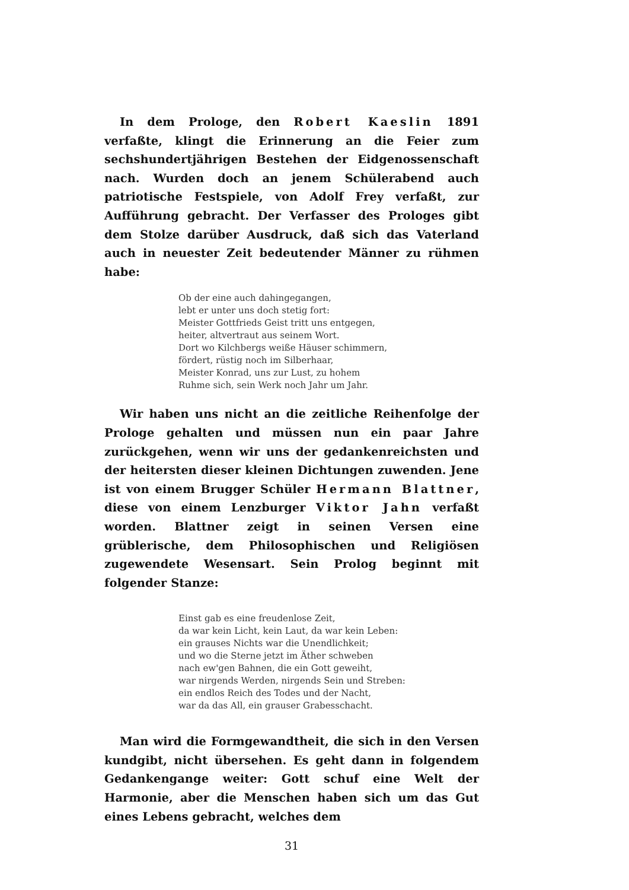In dem Prologe, den Robert Kaeslin 1891 verfaßte, klingt die Erinnerung an die Feier zum sechshundertjährigen Bestehen der Eidgenossenschaft nach. Wurden doch an jenem Schülerabend auch patriotische Festspiele, von Adolf Frey verfaßt, zur Aufführung gebracht. Der Verfasser des Prologes gibt dem Stolze darüber Ausdruck, daß sich das Vaterland auch in neuester Zeit bedeutender Männer zu rühmen habe:
Ob der eine auch dahingegangen,
lebt er unter uns doch stetig fort:
Meister Gottfrieds Geist tritt uns entgegen,
heiter, altvertraut aus seinem Wort.
Dort wo Kilchbergs weiße Häuser schimmern,
fördert, rüstig noch im Silberhaar,
Meister Konrad, uns zur Lust, zu hohem
Ruhme sich, sein Werk noch Jahr um Jahr.
Wir haben uns nicht an die zeitliche Reihenfolge der Prologe gehalten und müssen nun ein paar Jahre zurückgehen, wenn wir uns der gedankenreichsten und der heitersten dieser kleinen Dichtungen zuwenden. Jene ist von einem Brugger Schüler Hermann Blattner, diese von einem Lenzburger Viktor Jahn verfaßt worden. Blattner zeigt in seinen Versen eine grüblerische, dem Philosophischen und Religiösen zugewendete Wesensart. Sein Prolog beginnt mit folgender Stanze:
Einst gab es eine freudenlose Zeit,
da war kein Licht, kein Laut, da war kein Leben:
ein grauses Nichts war die Unendlichkeit;
und wo die Sterne jetzt im Äther schweben
nach ew'gen Bahnen, die ein Gott geweiht,
war nirgends Werden, nirgends Sein und Streben:
ein endlos Reich des Todes und der Nacht,
war da das All, ein grauser Grabesschacht.
Man wird die Formgewandtheit, die sich in den Versen kundgibt, nicht übersehen. Es geht dann in folgendem Gedankengange weiter: Gott schuf eine Welt der Harmonie, aber die Menschen haben sich um das Gut eines Lebens gebracht, welches dem
31